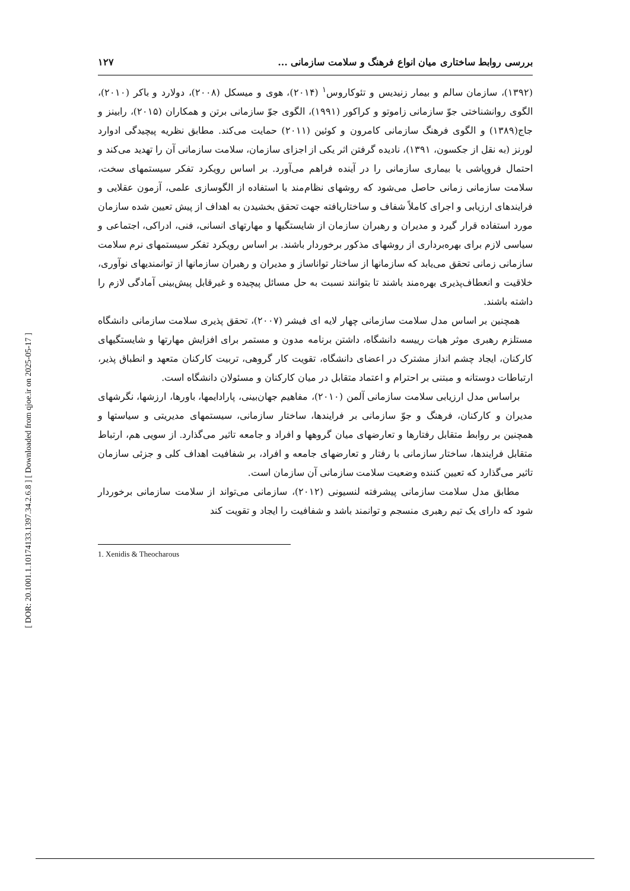[ DOR: 20.1001.1.10174133.1397.34.2.6.8 ] [ Downloaded from qjoe.ir on 2025-05-17 ]
بررسی روابط ساختاری میان انواع فرهنگ و سلامت سازمانی ... ۱۲۷
(۱۳۹۲)، سازمان سالم و بیمار زنیدیس و تئوکاروس<sup>۱</sup> (۲۰۱۴)، هوی و میسکل (۲۰۰۸)، دولارد و باکر (۲۰۱۰)، الگوی روانشناختی جوّ سازمانی زاموتو و کراکور (۱۹۹۱)، الگوی جوّ سازمانی برتن و همکاران (۲۰۱۵)، رابینز و جاج(۱۳۸۹) و الگوی فرهنگ سازمانی کامرون و کوئین (۲۰۱۱) حمایت می‌کند. مطابق نظریه پیچیدگی ادوارد لورنز (به نقل از جکسون، ۱۳۹۱)، نادیده گرفتن اثر یکی از اجزای سازمان، سلامت سازمانی آن را تهدید می‌کند و احتمال فروپاشی یا بیماری سازمانی را در آینده فراهم می‌آورد. بر اساس رویکرد تفکر سیستمهای سخت، سلامت سازمانی زمانی حاصل می‌شود که روشهای نظام‌مند با استفاده از الگوسازی علمی، آزمون عقلایی و فرایندهای ارزیابی و اجرای کاملاً شفاف و ساختاریافته جهت تحقق بخشیدن به اهداف از پیش تعیین شده سازمان مورد استفاده قرار گیرد و مدیران و رهبران سازمان از شایستگیها و مهارتهای انسانی، فنی، ادراکی، اجتماعی و سیاسی لازم برای بهره‌برداری از روشهای مذکور برخوردار باشند. بر اساس رویکرد تفکر سیستمهای نرم سلامت سازمانی زمانی تحقق می‌یابد که سازمانها از ساختار تواناساز و مدیران و رهبران سازمانها از توانمندیهای نوآوری، خلاقیت و انعطاف‌پذیری بهره‌مند باشند تا بتوانند نسبت به حل مسائل پیچیده و غیرقابل پیش‌بینی آمادگی لازم را داشته باشند.
همچنین بر اساس مدل سلامت سازمانی چهار لایه ای فیشر (۲۰۰۷)، تحقق پذیری سلامت سازمانی دانشگاه مستلزم رهبری موثر هیات رییسه دانشگاه، داشتن برنامه مدون و مستمر برای افزایش مهارتها و شایستگیهای کارکنان، ایجاد چشم انداز مشترک در اعضای دانشگاه، تقویت کار گروهی، تربیت کارکنان متعهد و انطباق پذیر، ارتباطات دوستانه و مبتنی بر احترام و اعتماد متقابل در میان کارکنان و مسئولان دانشگاه است.
براساس مدل ارزیابی سلامت سازمانی آلمن (۲۰۱۰)، مفاهیم جهان‌بینی، پارادایمها، باورها، ارزشها، نگرشهای مدیران و کارکنان، فرهنگ و جوّ سازمانی بر فرایندها، ساختار سازمانی، سیستمهای مدیریتی و سیاستها و همچنین بر روابط متقابل رفتارها و تعارضهای میان گروهها و افراد و جامعه تاثیر می‌گذارد. از سویی هم، ارتباط متقابل فرایندها، ساختار سازمانی با رفتار و تعارضهای جامعه و افراد، بر شفافیت اهداف کلی و جزئی سازمان تاثیر می‌گذارد که تعیین کننده وضعیت سلامت سازمانی آن سازمان است.
مطابق مدل سلامت سازمانی پیشرفته لنسیونی (۲۰۱۲)، سازمانی می‌تواند از سلامت سازمانی برخوردار شود که دارای یک تیم رهبری منسجم و توانمند باشد و شفافیت را ایجاد و تقویت کند
1. Xenidis & Theocharous